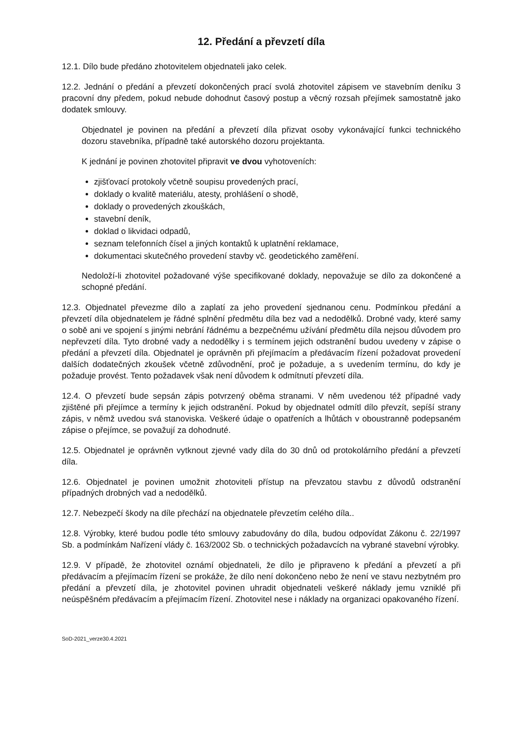12. Předání a převzetí díla
12.1. Dílo bude předáno zhotovitelem objednateli jako celek.
12.2. Jednání o předání a převzetí dokončených prací svolá zhotovitel zápisem ve stavebním deníku 3 pracovní dny předem, pokud nebude dohodnut časový postup a věcný rozsah přejímek samostatně jako dodatek smlouvy.
Objednatel je povinen na předání a převzetí díla přizvat osoby vykonávající funkci technického dozoru stavebníka, případně také autorského dozoru projektanta.
K jednání je povinen zhotovitel připravit ve dvou vyhotoveních:
zjišťovací protokoly včetně soupisu provedených prací,
doklady o kvalitě materiálu, atesty, prohlášení o shodě,
doklady o provedených zkouškách,
stavební deník,
doklad o likvidaci odpadů,
seznam telefonních čísel a jiných kontaktů k uplatnění reklamace,
dokumentaci skutečného provedení stavby vč. geodetického zaměření.
Nedoloží-li zhotovitel požadované výše specifikované doklady, nepovažuje se dílo za dokončené a schopné předání.
12.3. Objednatel převezme dílo a zaplatí za jeho provedení sjednanou cenu. Podmínkou předání a převzetí díla objednatelem je řádné splnění předmětu díla bez vad a nedodělků. Drobné vady, které samy o sobě ani ve spojení s jinými nebrání řádnému a bezpečnému užívání předmětu díla nejsou důvodem pro nepřevzetí díla. Tyto drobné vady a nedodělky i s termínem jejich odstranění budou uvedeny v zápise o předání a převzetí díla. Objednatel je oprávněn při přejímacím a předávacím řízení požadovat provedení dalších dodatečných zkoušek včetně zdůvodnění, proč je požaduje, a s uvedením termínu, do kdy je požaduje provést. Tento požadavek však není důvodem k odmítnutí převzetí díla.
12.4. O převzetí bude sepsán zápis potvrzený oběma stranami. V něm uvedenou též případné vady zjištěné při přejímce a termíny k jejich odstranění. Pokud by objednatel odmítl dílo převzít, sepíší strany zápis, v němž uvedou svá stanoviska. Veškeré údaje o opatřeních a lhůtách v oboustranně podepsaném zápise o přejímce, se považují za dohodnuté.
12.5. Objednatel je oprávněn vytknout zjevné vady díla do 30 dnů od protokolárního předání a převzetí díla.
12.6. Objednatel je povinen umožnit zhotoviteli přístup na převzatou stavbu z důvodů odstranění případných drobných vad a nedodělků.
12.7. Nebezpečí škody na díle přechází na objednatele převzetím celého díla..
12.8. Výrobky, které budou podle této smlouvy zabudovány do díla, budou odpovídat Zákonu č. 22/1997 Sb. a podmínkám Nařízení vlády č. 163/2002 Sb. o technických požadavcích na vybrané stavební výrobky.
12.9. V případě, že zhotovitel oznámí objednateli, že dílo je připraveno k předání a převzetí a při předávacím a přejímacím řízení se prokáže, že dílo není dokončeno nebo že není ve stavu nezbytném pro předání a převzetí díla, je zhotovitel povinen uhradit objednateli veškeré náklady jemu vzniklé při neúspěšném předávacím a přejímacím řízení. Zhotovitel nese i náklady na organizaci opakovaného řízení.
SoD-2021_verze30.4.2021